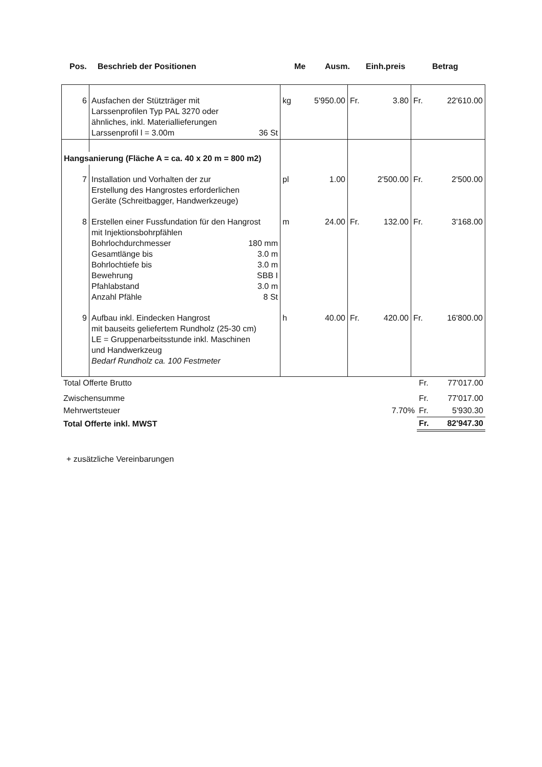| Pos. | Beschrieb der Positionen | Me | Ausm. | Einh.preis | Betrag |
| --- | --- | --- | --- | --- | --- |
| 6 | Ausfachen der Stützträger mit Larssenprofilen Typ PAL 3270 oder ähnliches, inkl. Materiallieferungen Larssenprofil l = 3.00m 36 St | kg | 5'950.00 | Fr. 3.80 | Fr. 22'610.00 |
| Hangsanierung (Fläche A = ca. 40 x 20 m = 800 m2) | | | | | |
| 7 | Installation und Vorhalten der zur Erstellung des Hangrostes erforderlichen Geräte (Schreitbagger, Handwerkzeuge) | pl | 1.00 | 2'500.00 | Fr. 2'500.00 |
| 8 | Erstellen einer Fussfundation für den Hangrost mit Injektionsbohrpfählen Bohrlochdurchmesser 180 mm Gesamtlänge bis 3.0 m Bohrlochtiefe bis 3.0 m Bewehrung SBB I Pfahlabstand 3.0 m Anzahl Pfähle 8 St | m | 24.00 | Fr. 132.00 | Fr. 3'168.00 |
| 9 | Aufbau inkl. Eindecken Hangrost mit bauseits geliefertem Rundholz (25-30 cm) LE = Gruppenarbeitsstunde inkl. Maschinen und Handwerkzeug Bedarf Rundholz ca. 100 Festmeter | h | 40.00 | Fr. 420.00 | Fr. 16'800.00 |
| Total Offerte Brutto | | Fr. 77'017.00 |
| Zwischensumme | | Fr. 77'017.00 |
| Mehrwertsteuer | 7.70% | Fr. 5'930.30 |
| Total Offerte inkl. MWST | | Fr. 82'947.30 |
+ zusätzliche Vereinbarungen